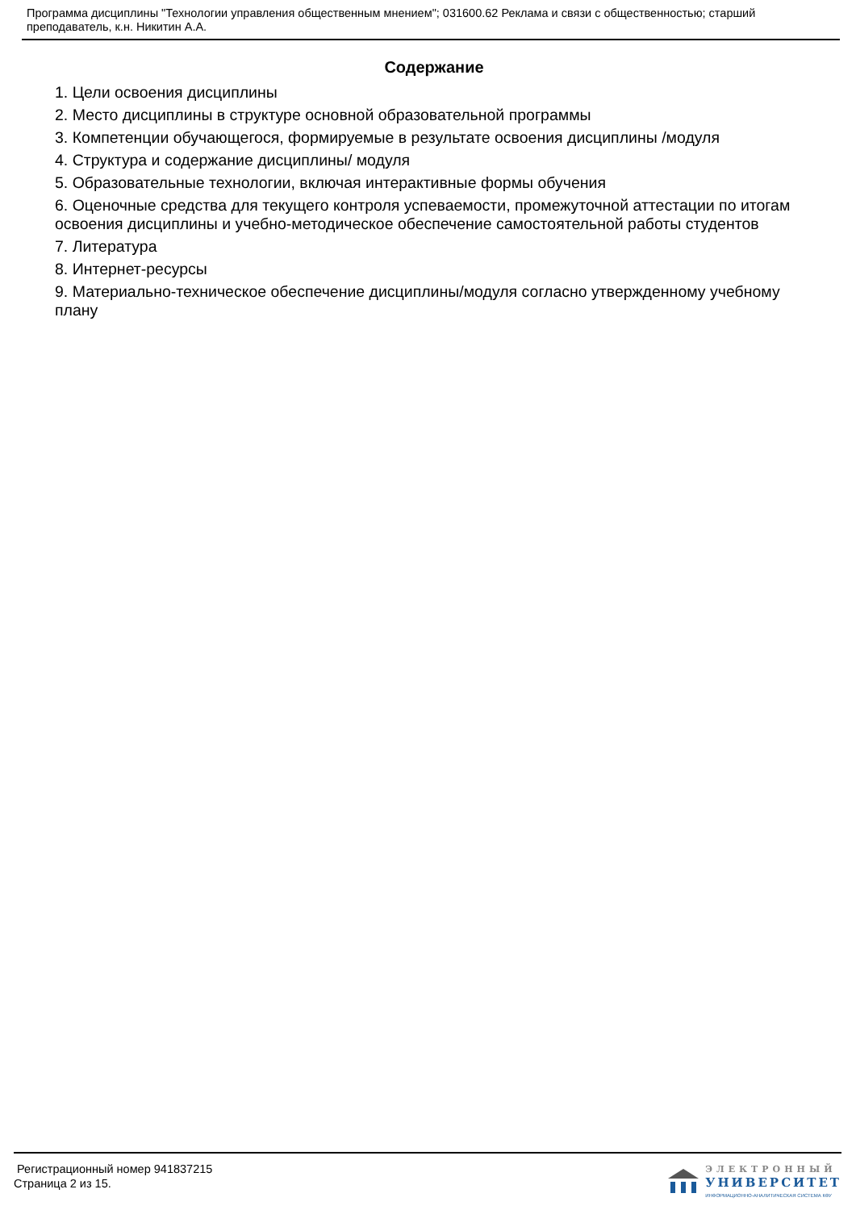Программа дисциплины "Технологии управления общественным мнением"; 031600.62 Реклама и связи с общественностью; старший преподаватель, к.н. Никитин А.А.
Содержание
1. Цели освоения дисциплины
2. Место дисциплины в структуре основной образовательной программы
3. Компетенции обучающегося, формируемые в результате освоения дисциплины /модуля
4. Структура и содержание дисциплины/ модуля
5. Образовательные технологии, включая интерактивные формы обучения
6. Оценочные средства для текущего контроля успеваемости, промежуточной аттестации по итогам освоения дисциплины и учебно-методическое обеспечение самостоятельной работы студентов
7. Литература
8. Интернет-ресурсы
9. Материально-техническое обеспечение дисциплины/модуля согласно утвержденному учебному плану
Регистрационный номер 941837215
Страница 2 из 15.
ЭЛЕКТРОННЫЙ
УНИВЕРСИТЕТ
ИНФОРМАЦИОННО-АНАЛИТИЧЕСКАЯ СИСТЕМА КФУ